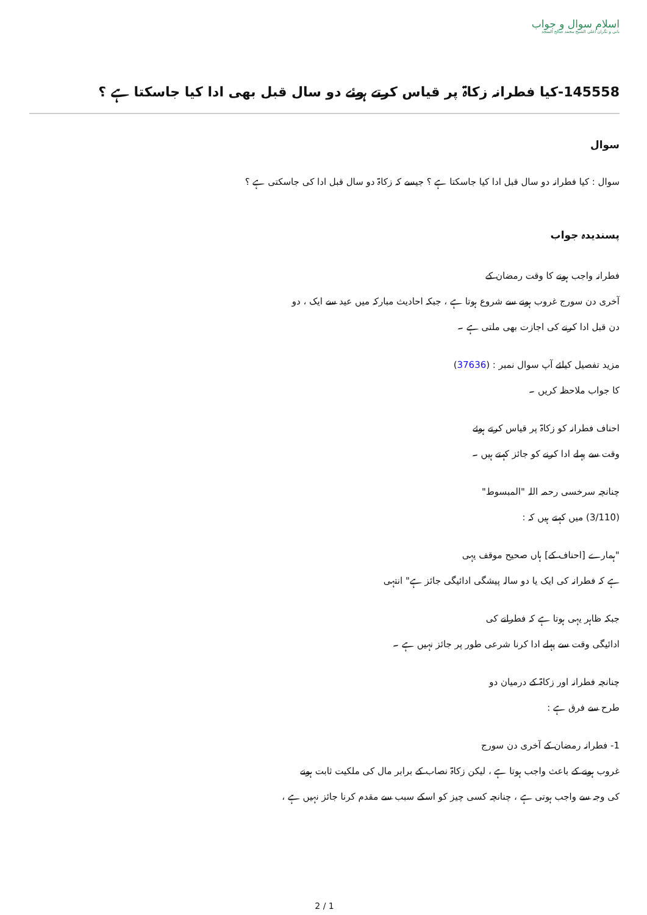اسلام سوال و جواب
بانی و نگران اعلی الشیخ محمد صالح المنجد
145558-کیا فطرانہ زکاۃ پر قیاس کرتے ہوئے دو سال قبل بھی ادا کیا جاسکتا ہے ؟
سوال
سوال : کیا فطرانہ دو سال قبل ادا کیا جاسکتا ہے ؟ جیسے کہ زکاۃ دو سال قبل ادا کی جاسکتی ہے ؟
پسندیدہ جواب
فطرانہ واجب ہونے کا وقت رمضان کے
آخری دن سورج غروب ہونے سے شروع ہوتا ہے ، جبکہ احادیث مبارکہ میں عید سے ایک ، دو
دن قبل ادا کرنے کی اجازت بھی ملتی ہے ۔
مزید تفصیل کیلئے آپ سوال نمبر : (37636)
کا جواب ملاحظہ کریں ۔
احناف فطرانہ کو زکاۃ پر قیاس کرتے ہوئے
وقت سے پہلے ادا کرنے کو جائز کہتے ہیں ۔
چنانچہ سرخسی رحمہ اللہ "المبسوط"
(3/110) میں کہتے ہیں کہ :
"ہمارے [احناف کے] ہاں صحیح موقف یہی
ہے کہ فطرانہ کی ایک یا دو سالہ پیشگی ادائیگی جائز ہے" انتہی
جبکہ ظاہر یہی ہوتا ہے کہ فطرانے کی
ادائیگی وقت سے پہلے ادا کرنا شرعی طور پر جائز نہیں ہے ۔
چنانچہ فطرانہ اور زکاۃ کے درمیان دو
طرح سے فرق ہے :
1- فطرانہ رمضان کے آخری دن سورج
غروب ہونے کے باعث واجب ہوتا ہے ، لیکن زکاۃ نصاب کے برابر مال کی ملکیت ثابت ہونے
کی وجہ سے واجب ہوتی ہے ، چنانچہ کسی چیز کو اسکے سبب سے مقدم کرنا جائز نہیں ہے ،
2 / 1